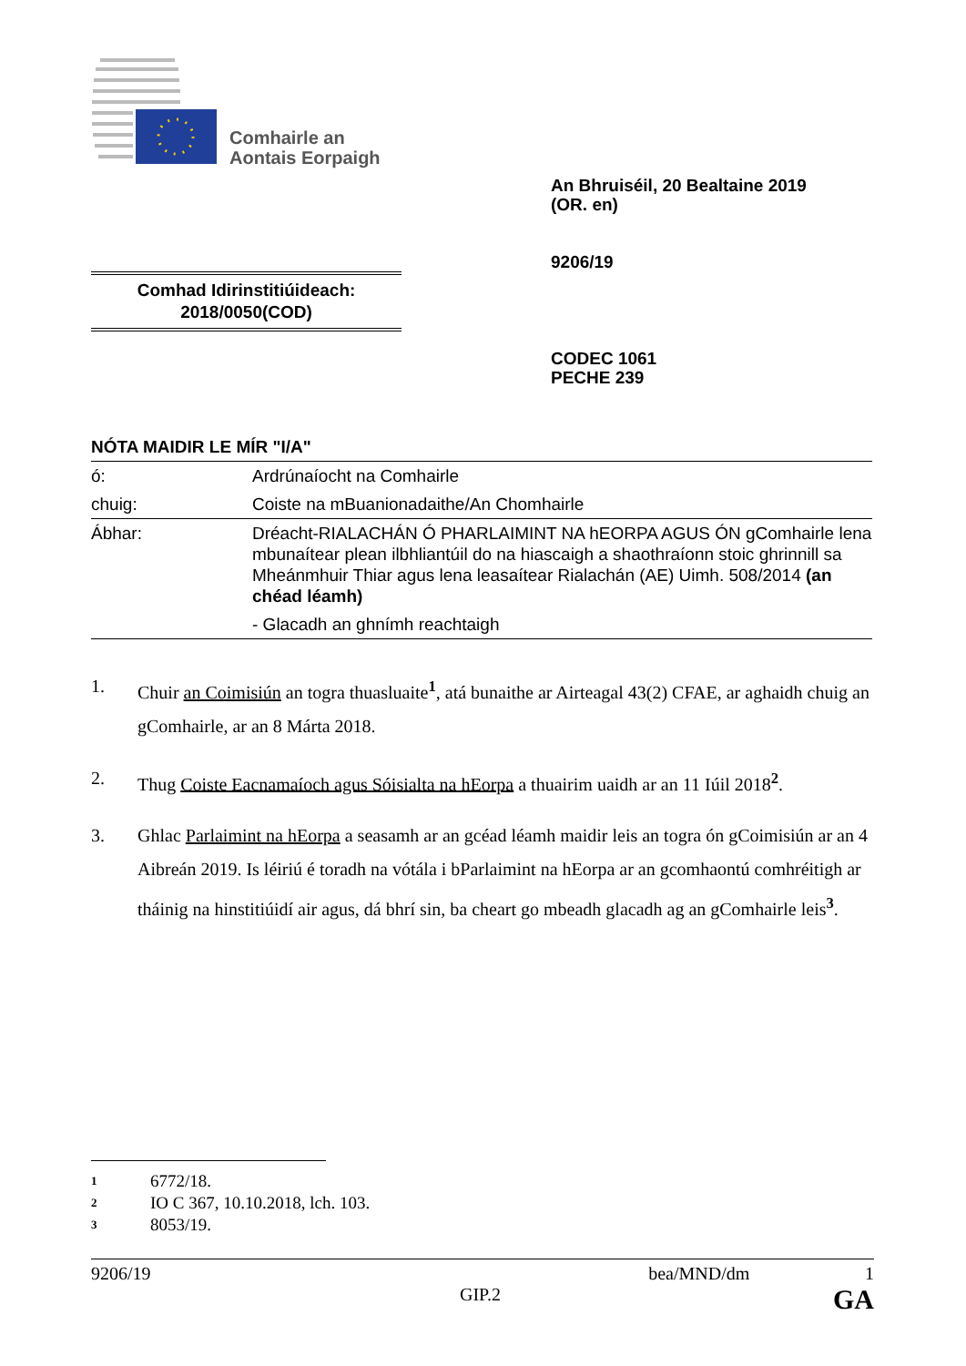Comhairle an
Aontais Eorpaigh
An Bhruiséil, 20 Bealtaine 2019
(OR. en)
9206/19
Comhad Idirinstitiúideach:
2018/0050(COD)
CODEC 1061
PECHE 239
NÓTA MAIDIR LE MÍR "I/A"
| ó: | Ardrúnaíocht na Comhairle |
| chuig: | Coiste na mBuanionadaithe/An Chomhairle |
| Ábhar: | Dréacht-RIALACHÁN Ó PHARLAIMINT NA hEORPA AGUS ÓN gComhairle lena mbunaítear plean ilbhliantúil do na hiascaigh a shaothraíonn stoic ghrinnill sa Mheánmhuir Thiar agus lena leasaítear Rialachán (AE) Uimh. 508/2014 (an chéad léamh) |
| | - Glacadh an ghnímh reachtaigh |
1. Chuir an Coimisiún an togra thuasluaite<sup>1</sup>, atá bunaithe ar Airteagal 43(2) CFAE, ar aghaidh chuig an gComhairle, ar an 8 Márta 2018.
2. Thug Coiste Eacnamaíoch agus Sóisialta na hEorpa a thuairim uaidh ar an 11 Iúil 2018<sup>2</sup>.
3. Ghlac Parlaimint na hEorpa a seasamh ar an gcéad léamh maidir leis an togra ón gCoimisiún ar an 4 Aibreán 2019. Is léiriú é toradh na vótála i bParlaimint na hEorpa ar an gcomhaontú comhréitigh ar tháinig na hinstitiúidí air agus, dá bhrí sin, ba cheart go mbeadh glacadh ag an gComhairle leis<sup>3</sup>.
1 6772/18.
2 IO C 367, 10.10.2018, lch. 103.
3 8053/19.
9206/19 bea/MND/dm 1
GIP.2 GA